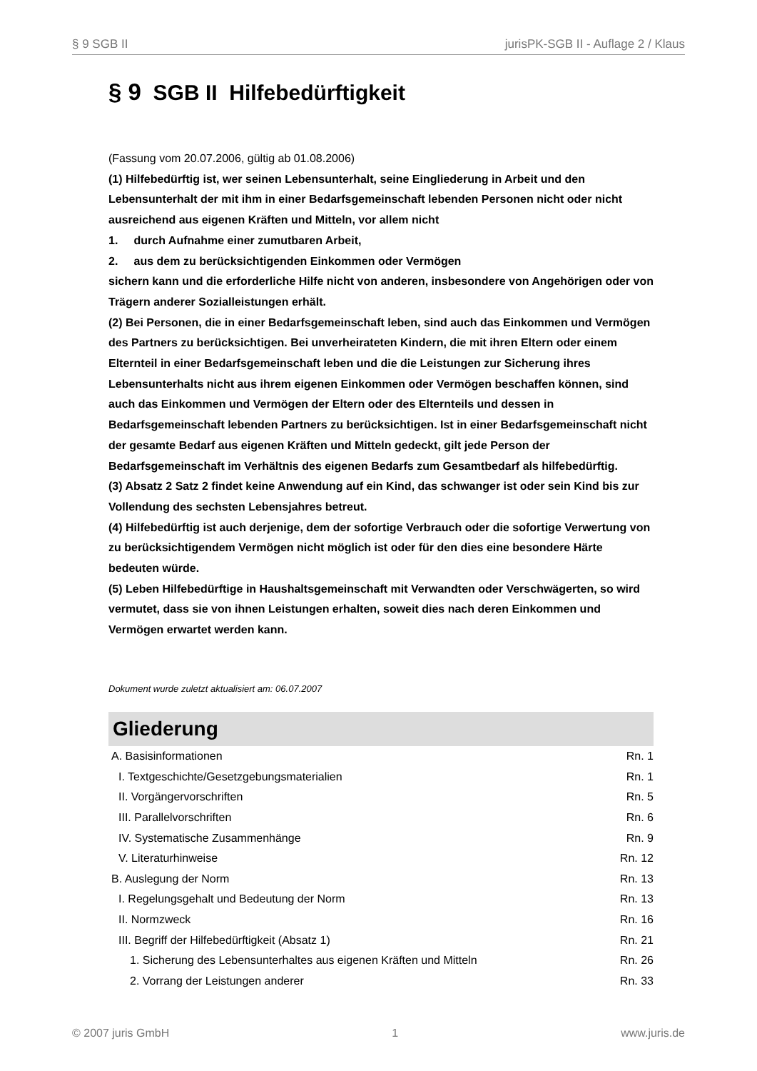§ 9 SGB II jurisPK-SGB II - Auflage 2 / Klaus
§ 9 SGB II Hilfebedürftigkeit
(Fassung vom 20.07.2006, gültig ab 01.08.2006)
(1) Hilfebedürftig ist, wer seinen Lebensunterhalt, seine Eingliederung in Arbeit und den Lebensunterhalt der mit ihm in einer Bedarfsgemeinschaft lebenden Personen nicht oder nicht ausreichend aus eigenen Kräften und Mitteln, vor allem nicht
1. durch Aufnahme einer zumutbaren Arbeit,
2. aus dem zu berücksichtigenden Einkommen oder Vermögen
sichern kann und die erforderliche Hilfe nicht von anderen, insbesondere von Angehörigen oder von Trägern anderer Sozialleistungen erhält.
(2) Bei Personen, die in einer Bedarfsgemeinschaft leben, sind auch das Einkommen und Vermögen des Partners zu berücksichtigen. Bei unverheirateten Kindern, die mit ihren Eltern oder einem Elternteil in einer Bedarfsgemeinschaft leben und die die Leistungen zur Sicherung ihres Lebensunterhalts nicht aus ihrem eigenen Einkommen oder Vermögen beschaffen können, sind auch das Einkommen und Vermögen der Eltern oder des Elternteils und dessen in Bedarfsgemeinschaft lebenden Partners zu berücksichtigen. Ist in einer Bedarfsgemeinschaft nicht der gesamte Bedarf aus eigenen Kräften und Mitteln gedeckt, gilt jede Person der Bedarfsgemeinschaft im Verhältnis des eigenen Bedarfs zum Gesamtbedarf als hilfebedürftig.
(3) Absatz 2 Satz 2 findet keine Anwendung auf ein Kind, das schwanger ist oder sein Kind bis zur Vollendung des sechsten Lebensjahres betreut.
(4) Hilfebedürftig ist auch derjenige, dem der sofortige Verbrauch oder die sofortige Verwertung von zu berücksichtigendem Vermögen nicht möglich ist oder für den dies eine besondere Härte bedeuten würde.
(5) Leben Hilfebedürftige in Haushaltsgemeinschaft mit Verwandten oder Verschwägerten, so wird vermutet, dass sie von ihnen Leistungen erhalten, soweit dies nach deren Einkommen und Vermögen erwartet werden kann.
Dokument wurde zuletzt aktualisiert am: 06.07.2007
Gliederung
| A. Basisinformationen | Rn. 1 |
| I. Textgeschichte/Gesetzgebungsmaterialien | Rn. 1 |
| II. Vorgängervorschriften | Rn. 5 |
| III. Parallelvorschriften | Rn. 6 |
| IV. Systematische Zusammenhänge | Rn. 9 |
| V. Literaturhinweise | Rn. 12 |
| B. Auslegung der Norm | Rn. 13 |
| I. Regelungsgehalt und Bedeutung der Norm | Rn. 13 |
| II. Normzweck | Rn. 16 |
| III. Begriff der Hilfebedürftigkeit (Absatz 1) | Rn. 21 |
| 1. Sicherung des Lebensunterhaltes aus eigenen Kräften und Mitteln | Rn. 26 |
| 2. Vorrang der Leistungen anderer | Rn. 33 |
© 2007 juris GmbH 1 www.juris.de